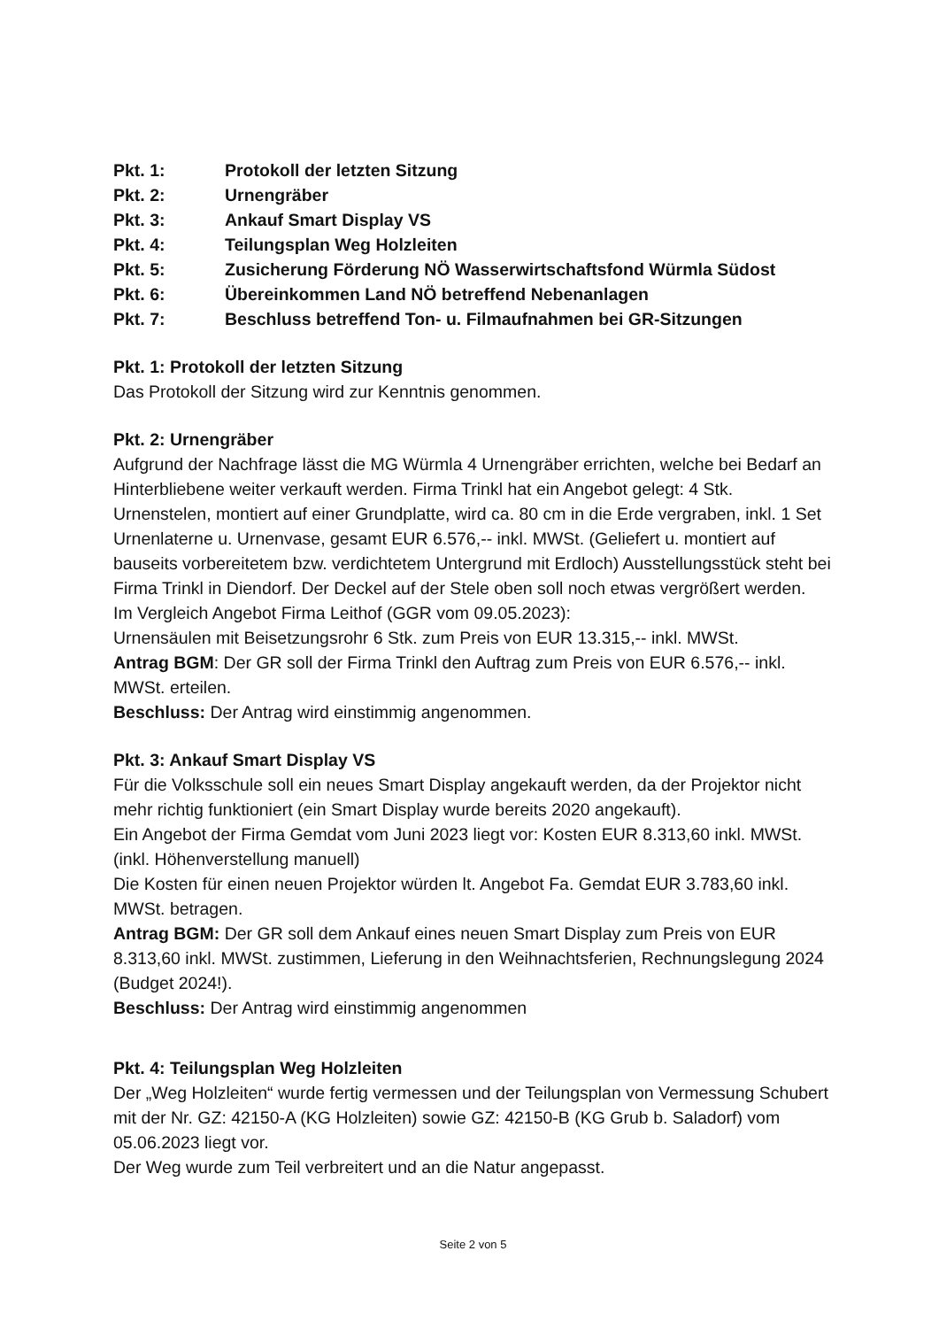Pkt. 1: Protokoll der letzten Sitzung
Pkt. 2: Urnengräber
Pkt. 3: Ankauf Smart Display VS
Pkt. 4: Teilungsplan Weg Holzleiten
Pkt. 5: Zusicherung Förderung NÖ Wasserwirtschaftsfond Würmla Südost
Pkt. 6: Übereinkommen Land NÖ betreffend Nebenanlagen
Pkt. 7: Beschluss betreffend Ton- u. Filmaufnahmen bei GR-Sitzungen
Pkt. 1: Protokoll der letzten Sitzung
Das Protokoll der Sitzung wird zur Kenntnis genommen.
Pkt. 2: Urnengräber
Aufgrund der Nachfrage lässt die MG Würmla 4 Urnengräber errichten, welche bei Bedarf an Hinterbliebene weiter verkauft werden. Firma Trinkl hat ein Angebot gelegt: 4 Stk. Urnenstelen, montiert auf einer Grundplatte, wird ca. 80 cm in die Erde vergraben, inkl. 1 Set Urnenlaterne u. Urnenvase, gesamt EUR 6.576,-- inkl. MWSt. (Geliefert u. montiert auf bauseits vorbereitetem bzw. verdichtetem Untergrund mit Erdloch) Ausstellungsstück steht bei Firma Trinkl in Diendorf. Der Deckel auf der Stele oben soll noch etwas vergrößert werden.
Im Vergleich Angebot Firma Leithof (GGR vom 09.05.2023):
Urnensäulen mit Beisetzungsrohr 6 Stk. zum Preis von EUR 13.315,-- inkl. MWSt.
Antrag BGM: Der GR soll der Firma Trinkl den Auftrag zum Preis von EUR 6.576,-- inkl. MWSt. erteilen.
Beschluss: Der Antrag wird einstimmig angenommen.
Pkt. 3: Ankauf Smart Display VS
Für die Volksschule soll ein neues Smart Display angekauft werden, da der Projektor nicht mehr richtig funktioniert (ein Smart Display wurde bereits 2020 angekauft).
Ein Angebot der Firma Gemdat vom Juni 2023 liegt vor: Kosten EUR 8.313,60 inkl. MWSt. (inkl. Höhenverstellung manuell)
Die Kosten für einen neuen Projektor würden lt. Angebot Fa. Gemdat EUR 3.783,60 inkl. MWSt. betragen.
Antrag BGM: Der GR soll dem Ankauf eines neuen Smart Display zum Preis von EUR 8.313,60 inkl. MWSt. zustimmen, Lieferung in den Weihnachtsferien, Rechnungslegung 2024 (Budget 2024!).
Beschluss: Der Antrag wird einstimmig angenommen
Pkt. 4: Teilungsplan Weg Holzleiten
Der „Weg Holzleiten“ wurde fertig vermessen und der Teilungsplan von Vermessung Schubert mit der Nr. GZ: 42150-A (KG Holzleiten) sowie GZ: 42150-B (KG Grub b. Saladorf) vom 05.06.2023 liegt vor.
Der Weg wurde zum Teil verbreitert und an die Natur angepasst.
Seite 2 von 5